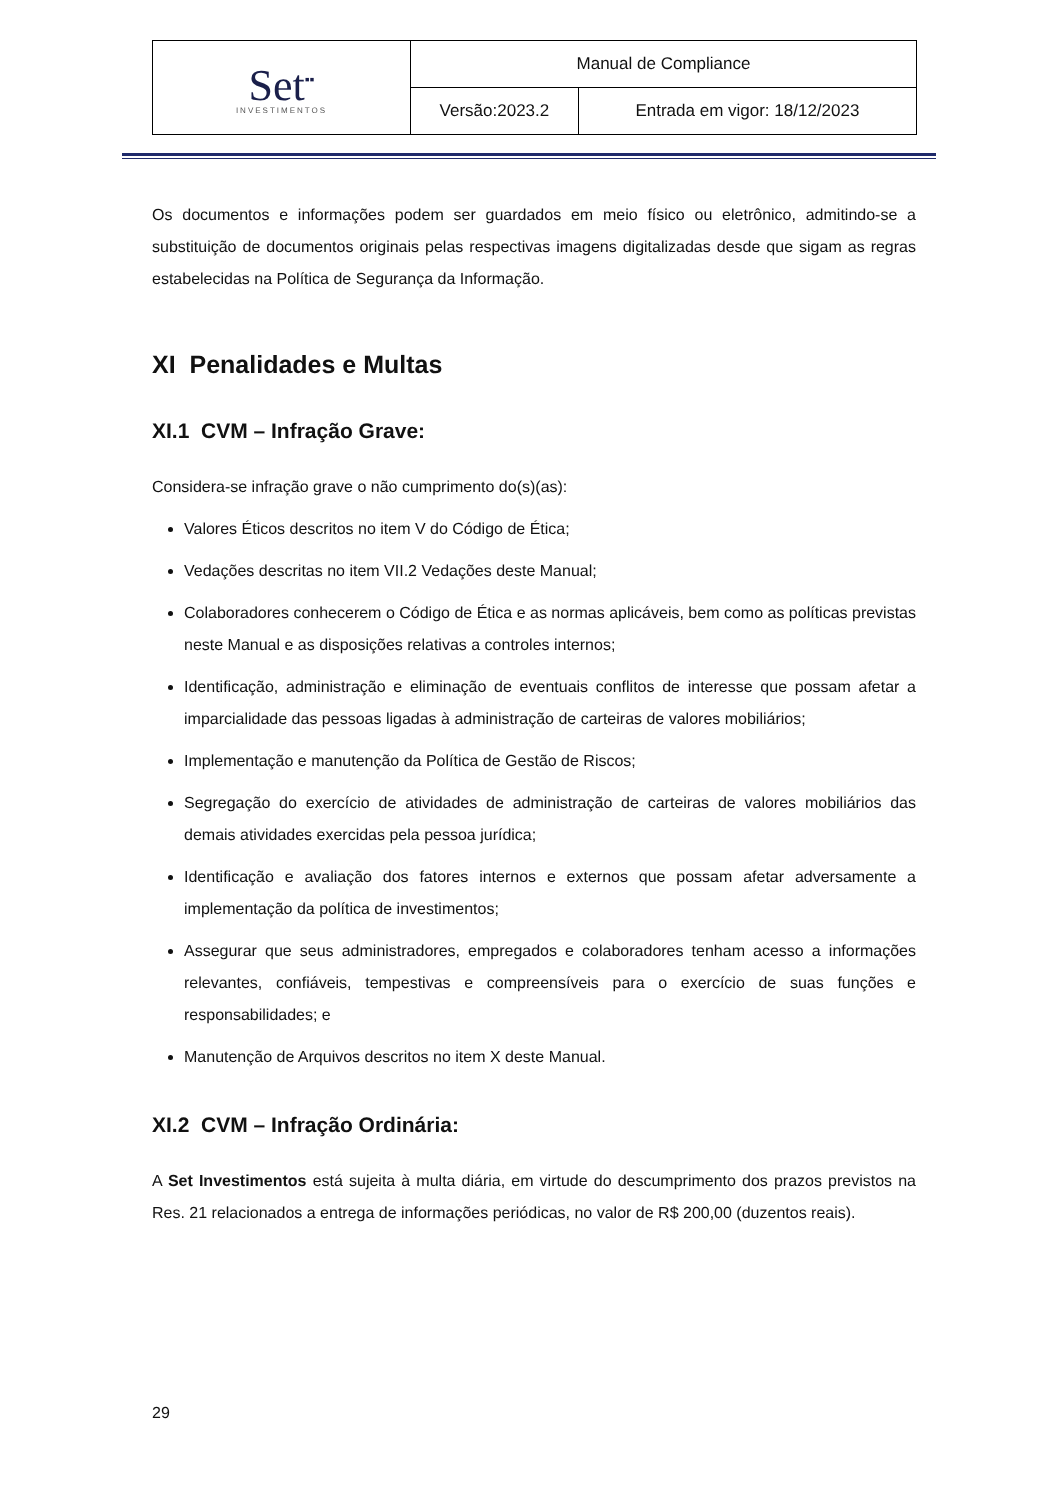| Set<sup>▪▪</sup> INVESTIMENTOS | Manual de Compliance | |
| | Versão:2023.2 | Entrada em vigor: 18/12/2023 |
Os documentos e informações podem ser guardados em meio físico ou eletrônico, admitindo-se a substituição de documentos originais pelas respectivas imagens digitalizadas desde que sigam as regras estabelecidas na Política de Segurança da Informação.
XI Penalidades e Multas
XI.1 CVM – Infração Grave:
Considera-se infração grave o não cumprimento do(s)(as):
Valores Éticos descritos no item V do Código de Ética;
Vedações descritas no item VII.2 Vedações deste Manual;
Colaboradores conhecerem o Código de Ética e as normas aplicáveis, bem como as políticas previstas neste Manual e as disposições relativas a controles internos;
Identificação, administração e eliminação de eventuais conflitos de interesse que possam afetar a imparcialidade das pessoas ligadas à administração de carteiras de valores mobiliários;
Implementação e manutenção da Política de Gestão de Riscos;
Segregação do exercício de atividades de administração de carteiras de valores mobiliários das demais atividades exercidas pela pessoa jurídica;
Identificação e avaliação dos fatores internos e externos que possam afetar adversamente a implementação da política de investimentos;
Assegurar que seus administradores, empregados e colaboradores tenham acesso a informações relevantes, confiáveis, tempestivas e compreensíveis para o exercício de suas funções e responsabilidades; e
Manutenção de Arquivos descritos no item X deste Manual.
XI.2 CVM – Infração Ordinária:
A Set Investimentos está sujeita à multa diária, em virtude do descumprimento dos prazos previstos na Res. 21 relacionados a entrega de informações periódicas, no valor de R$ 200,00 (duzentos reais).
29